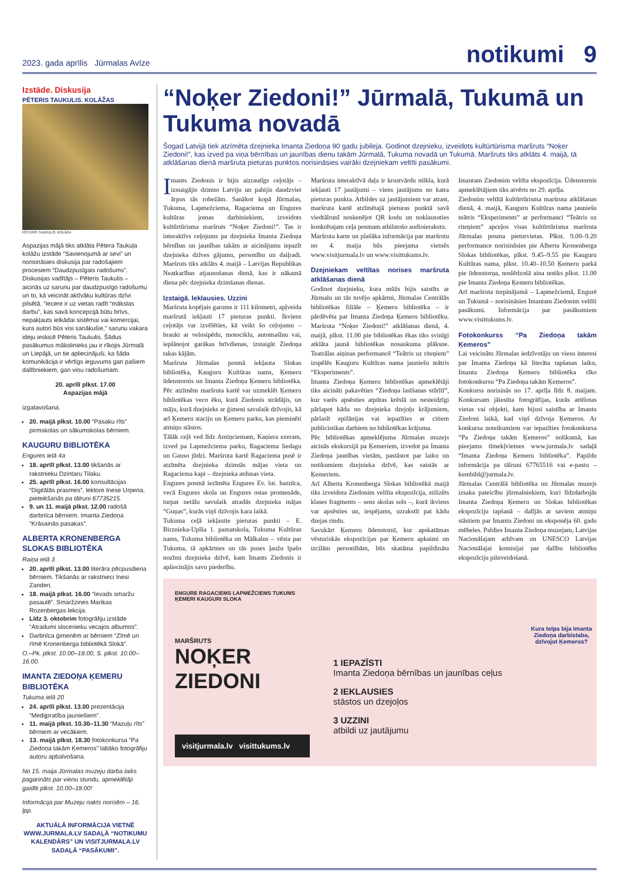2023. gada aprīlis Jūrmalas Avīze
notikumi 9
Izstāde. Diskusija
PĒTERIS TAUKULIS. KOLĀŽAS
PĒTERIS TAUKULIS. KOLĀŽA
Aspazijas mājā tiks atklāta Pētera Taukuļa kolāžu izstāde “Savienojumā ar sevi” un norisināsies diskusija par radošajiem procesiem “Daudzpusīgais radošums”. Diskusijas vadītājs – Pēteris Taukulis – aicinās uz sarunu par daudzpusīgo radošumu un to, kā veicināt aktīvāku kultūras dzīvi pilsētā. “Iecere ir uz vietas radīt “mākslas darbu”, kas savā koncepcijā būtu brīvs, nepakļauts ielkādai sistēmai vai komercijai, kura autori būs visi sanākušie,” sarunu vakara ideju ieskicē Pēteris Taukulis. Šādus pasākumus mākslinieks jau ir rīkojis Jūrmalā un Liepājā, un tie apliecinājuši, ka šāda komunikācija ir vērtīgs ieguvums gan pašiem dalībniekiem, gan viņu radošumam.
20. aprīlī plkst. 17.00
Aspazijas mājā
izgatavošana.
20. maijā plkst. 10.00 “Pasaku rīts” pirmskolas un sākumskolas bērniem.
KAUGURU BIBLIOTĒKA
Engures ielā 4a
18. aprīlī plkst. 13.00 tikšanās ar rakstnieku Dzintaru Tilaku.
25. aprīlī plkst. 16.00 konsultācijas “Digitālās prasmes”, lektore Inese Urpena, pieteikšanās pa tālruni 67735215.
9. un 11. maijā plkst. 12.00 radošā darbnīca bērniem. Imanta Ziedoņa “Krāsainās pasakas”.
ALBERTA KRONENBERGA SLOKAS BIBLIOTĒKA
Raiņa ielā 3
20. aprīlī plkst. 13.00 literāra pēcpusdiena bērniem. Tikšanās ar rakstnieci Inesi Zanderi.
18. maijā plkst. 16.00 “Ievads smaržu pasaulē”. Smaržzines Marikas Rozenbergas lekcija.
Līdz 3. oktobrim fotogrāfiju izstāde “Atradumi slocenieku vecajos albumos”.
Darbnīca ģimenēm ar bērniem “Zīmē un rīmē Kronenberga bibliotēkā Slokā”.
O.–Pk. plkst. 10.00–18.00, S. plkst. 10.00–16.00.
IMANTA ZIEDOŅA ĶEMERU BIBLIOTĒKA
Tukuma ielā 20
24. aprīlī plkst. 13.00 prezentācija “Medijpratība jauniešiem”.
11. maijā plkst. 10.30–11.30 “Mazuļu rīts” bērniem ar vecākiem.
13. maijā plkst. 18.30 fotokonkursa “Pa Ziedoņa takām Ķemeros” labāko fotogrāfiju autoru apbalvošana.
No 15. maija Jūrmalas muzeju darba laiks pagarināts par vienu stundu, apmeklētāji gaidīti plkst. 10.00–18.00!
Informācija par Muzeju nakts norisēm – 16. lpp.
AKTUĀLĀ INFORMĀCIJA VIETNĒ WWW.JURMALA.LV SADAĻĀ “NOTIKUMU KALENDĀRS” UN VISITJURMALA.LV SADAĻĀ “PASĀKUMI”.
“Noķer Ziedoni!” Jūrmalā, Tukumā un Tukuma novadā
Šogad Latvijā tiek atzīmēta dzejnieka Imanta Ziedoņa 90 gadu jubileja. Godinot dzejnieku, izveidots kultūrtūrisma maršruts “Noķer Ziedoni!”, kas izved pa viņa bērnības un jaunības dienu takām Jūrmalā, Tukuma novadā un Tukumā. Maršruts tiks atklāts 4. maijā, tā atklāšanas dienā maršruta pieturas punktos norisināsies vairāki dzejniekam veltīti pasākumi.
Imants Ziedonis ir bijis aizrautīgs ceļotājs – izstaigājis dzimto Latviju un pabijis daudzviet ārpus tās robežām. Sanākot kopā Jūrmalas, Tukuma, Lapmežciema, Ragaciema un Engures kultūras jomas darbiniekiem, izveidots kultūrtūrisma maršruts “Noķer Ziedoni!”. Tas ir interaktīvs ceļojums pa dzejnieka Imanta Ziedoņa bērnības un jaunības takām ar aicinājumu iepazīt dzejnieka dzīves gājumu, personību un daiļradi. Maršruts tiks atklāts 4. maijā – Latvijas Republikas Neatkarības atjaunošanas dienā, kas ir nākamā diena pēc dzejnieka dzimšanas dienas.
Izstaigā. Ieklausies. Uzzini
Maršruta kopējais garums ir 111 kilometri, apļveida maršrutā iekļauti 17 pieturas punkti. Ikviens ceļotājs var izvēlēties, kā veikt šo ceļojumu – braukt ar velosipēdu, motociklu, automašīnu vai, ieplānojot garākas brīvdienas, izstaigāt Ziedoņa takas kājām.
Maršruta Jūrmalas posmā iekļauta Slokas bibliotēka, Kauguru Kultūras nams, Ķemeru ūdenstornis un Imanta Ziedoņa Ķemeru bibliotēka. Pēc atzīmēm maršruta kartē var uzmeklēt Ķemeru bibliotēkas veco ēku, kurā Ziedonis strādājis, un māju, kurā dzejnieks ar ģimeni savulaik dzīvojis, kā arī Ķemeru staciju un Ķemeru parku, kas pieminēti atmiņu stāstos.
Tālāk ceļš ved līdz Antiņciemam, Kaņiera ezeram, izved pa Lapmežciema parku, Ragaciema liedagu un Gauso jūdzi. Maršruta kartē Ragaciema pusē ir atzīmēta dzejnieka dzimtās mājas vieta un Ragaciema kapi – dzejnieka atdusas vieta.
Engures posmā iezīmēta Engures Ev. lut. baznīca, vecā Engures skola un Engures ostas promenāde, turpat netālu savulaik atradās dzejnieka mājas “Guņas”, kurās viņš dzīvojis kara laikā.
Tukuma ceļā iekļautie pieturas punkti – E. Birznieka-Upīša 1. pamatskola, Tukuma Kultūras nams, Tukuma bibliotēka un Mālkalns – vēsta par Tukuma, tā apkārtnes un tās puses ļaužu īpašo nozīmi dzejnieka dzīvē, kam Imants Ziedonis ir apliecinājis savu piederību.
Maršruta interaktīvā daļa ir krustvārdu mīkla, kurā iekļauti 17 jautājumi – viens jautājums no katra pieturas punkta. Atbildes uz jautājumiem var atrast, maršruta kartē atzīmētajā pieturas punktā savā viedtālrunī noskenējot QR kodu un noklausoties konkrētajam ceļa posmam atbilstošo audioierakstu.
Maršruta karte un plašāka informācija par maršrutu no 4. maija būs pieejama vietnēs www.visitjurmala.lv un www.visittukums.lv.
Dzejniekam veltītas norises maršruta atklāšanas dienā
Godinot dzejnieku, kura mūžs bijis saistīts ar Jūrmalu un tās tuvējo apkārtni, Jūrmalas Centrālās bibliotēkas filiāle – Ķemeru bibliotēka – ir pārdēvēta par Imanta Ziedoņa Ķemeru bibliotēku. Maršruta “Noķer Ziedoni!” atklāšanas dienā, 4. maijā, plkst. 11.00 pie bibliotēkas ēkas tiks svinīgi atklāta jaunā bibliotēkas nosaukuma plāksne. Teatrālas aiņinas performancē “Teātris uz riteņiem” izspēlēs Kauguru Kultūras nama jauniešu teātris “Eksperiments”.
Imanta Ziedoņa Ķemeru bibliotēkas apmeklētāji tiks aicināti pakavēties “Ziedoņa lasīšanas stūrītī”, kur varēs apsēsties atpūtas krēslā un nesteidzīgi pārlapot kādu no dzejnieka dzejoļu krājumiem, pārlasīt epifānijas vai iepazīties ar citiem publicistikas darbiem no bibliotēkas krājuma.
Pēc bibliotēkas apmeklējuma Jūrmalas muzejs aicinās ekskursijā pa Ķemeriem, izvedot pa Imanta Ziedoņa jaunības vietām, pastāstot par laiku un notikumiem dzejnieka dzīvē, kas saistās ar Ķemeriem.
Arī Alberta Kronenberga Slokas bibliotēkā maijā tiks izveidota Ziedonim veltīta ekspozīcija, stilizēts klases fragments – sens skolas sols –, kurā ikviens var apsēsties un, iespējams, uzrakstīt pat kādu dzejas rindu.
Savukārt Ķemeru ūdenstornī, kur apskatāmas vēsturiskās ekspozīcijas par Ķemeru apkaimi un izcilām personībām, būs skatāma papildināta Imantam Ziedonim veltīta ekspozīcija. Ūdenstornis apmeklētājiem tiks atvērts no 29. aprīļa.
Ziedonim veltītā kultūrtūrisma maršruta atklāšanas dienā, 4. maijā, Kauguru Kultūras nama jauniešu teātris “Eksperiments” ar performanci “Teātris uz riteņiem” apceļos visas kultūrtūrisma maršruta Jūrmalas posma pieturvietas. Plkst. 9.00–9.20 performance norisināsies pie Alberta Kronenberga Slokas bibliotēkas, plkst. 9.45–9.55 pie Kauguru Kultūras nama, plkst. 10.40–10.50 Ķemeru parkā pie ūdenstorņa, noslēdzošā aina notiks plkst. 11.00 pie Imanta Ziedoņa Ķemeru bibliotēkas.
Arī maršruta turpinājumā – Lapmežciemā, Engurē un Tukumā – norisināsies Imantam Ziedonim veltīti pasākumi. Informācija par pasākumiem www.visittukums.lv.
Fotokonkurss “Pa Ziedoņa takām Ķemeros”
Lai veicinātu Jūrmalas iedzīvotāju un viesu interesi par Imanta Ziedoņa kā literāta tapšanas laiku, Imanta Ziedoņa Ķemeru bibliotēka rīko fotokonkursu “Pa Ziedoņa takām Ķemeros”.
Konkurss norisinās no 17. aprīļa līdz 8. maijam. Konkursam jāiesūta fotogrāfijas, kurās attēlotas vietas vai objekti, kam bijusi saistība ar Imantu Ziedoni laikā, kad viņš dzīvoja Ķemeros. Ar konkursa noteikumiem var iepazīties fotokonkursa “Pa Ziedoņa takām Ķemeros” nolikumā, kas pieejams tīmekļvietnes www.jurmala.lv sadaļā “Imanta Ziedoņa Ķemeru bibliotēka”. Papildu informācija pa tālruni 67765516 vai e-pastu – kembibl@jurmala.lv.
Jūrmalas Centrālā bibliotēka un Jūrmalas muzejs izsaka pateicību jūrmalniekiem, kuri līdzdarbojās Imanta Ziedoņa Ķemeru un Slokas bibliotēkas ekspozīciju tapšanā – dalījās ar saviem atmiņu stāstiem par Imantu Ziedoni un eksponēja 60. gadu mēbeles. Paldies Imanta Ziedoņa muzejam, Latvijas Nacionālajam arhīvam un UNESCO Latvijas Nacionālajai komisijai par dalību bibliotēku ekspozīciju pilnveidošanā.
ENGURE RAGACIEMS LAPMEŽCIEMS TUKUMS ĶEMERI KAUGURI SLOKA
MARŠRUTS
NOĶER ZIEDONI
visitjurmala.lv visittukums.lv
1 IEPAZĪSTI
Imanta Ziedoņa bērnības un jaunības ceļus
2 IEKLAUSIES
stāstos un dzejoļos
3 UZZINI
atbildi uz jautājumu
Kura telpa bija Imanta Ziedoņa darbistaba, dzīvojot Ķemeros?